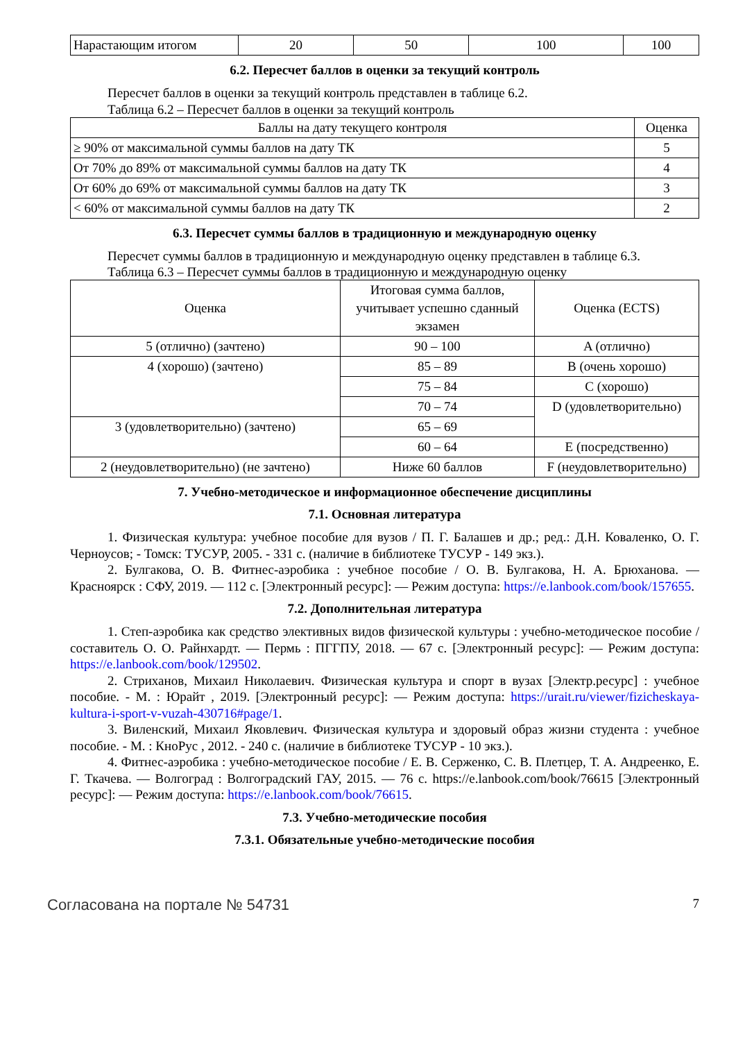| Нарастающим итогом | 20 | 50 | 100 | 100 |
6.2. Пересчет баллов в оценки за текущий контроль
Пересчет баллов в оценки за текущий контроль представлен в таблице 6.2.
Таблица 6.2 – Пересчет баллов в оценки за текущий контроль
| Баллы на дату текущего контроля | Оценка |
| --- | --- |
| ≥ 90% от максимальной суммы баллов на дату ТК | 5 |
| От 70% до 89% от максимальной суммы баллов на дату ТК | 4 |
| От 60% до 69% от максимальной суммы баллов на дату ТК | 3 |
| < 60% от максимальной суммы баллов на дату ТК | 2 |
6.3. Пересчет суммы баллов в традиционную и международную оценку
Пересчет суммы баллов в традиционную и международную оценку представлен в таблице 6.3.
Таблица 6.3 – Пересчет суммы баллов в традиционную и международную оценку
| Оценка | Итоговая сумма баллов, учитывает успешно сданный экзамен | Оценка (ECTS) |
| --- | --- | --- |
| 5 (отлично) (зачтено) | 90 – 100 | A (отлично) |
| 4 (хорошо) (зачтено) | 85 – 89 | B (очень хорошо) |
| | 75 – 84 | C (хорошо) |
| | 70 – 74 | D (удовлетворительно) |
| 3 (удовлетворительно) (зачтено) | 65 – 69 | |
| | 60 – 64 | E (посредственно) |
| 2 (неудовлетворительно) (не зачтено) | Ниже 60 баллов | F (неудовлетворительно) |
7. Учебно-методическое и информационное обеспечение дисциплины
7.1. Основная литература
1. Физическая культура: учебное пособие для вузов / П. Г. Балашев и др.; ред.: Д.Н. Коваленко, О. Г. Черноусов; - Томск: ТУСУР, 2005. - 331 с. (наличие в библиотеке ТУСУР - 149 экз.).
2. Булгакова, О. В. Фитнес-аэробика : учебное пособие / О. В. Булгакова, Н. А. Брюханова. — Красноярск : СФУ, 2019. — 112 с. [Электронный ресурс]: — Режим доступа: https://e.lanbook.com/book/157655.
7.2. Дополнительная литература
1. Степ-аэробика как средство элективных видов физической культуры : учебно-методическое пособие / составитель О. О. Райнхардт. — Пермь : ПГГПУ, 2018. — 67 с. [Электронный ресурс]: — Режим доступа: https://e.lanbook.com/book/129502.
2. Стриханов, Михаил Николаевич. Физическая культура и спорт в вузах [Электр.ресурс] : учебное пособие. - М. : Юрайт , 2019. [Электронный ресурс]: — Режим доступа: https://urait.ru/viewer/fizicheskaya-kultura-i-sport-v-vuzah-430716#page/1.
3. Виленский, Михаил Яковлевич. Физическая культура и здоровый образ жизни студента : учебное пособие. - М. : КноРус , 2012. - 240 с. (наличие в библиотеке ТУСУР - 10 экз.).
4. Фитнес-аэробика : учебно-методическое пособие / Е. В. Серженко, С. В. Плетцер, Т. А. Андреенко, Е. Г. Ткачева. — Волгоград : Волгоградский ГАУ, 2015. — 76 с. https://e.lanbook.com/book/76615 [Электронный ресурс]: — Режим доступа: https://e.lanbook.com/book/76615.
7.3. Учебно-методические пособия
7.3.1. Обязательные учебно-методические пособия
Согласована на портале № 54731 7